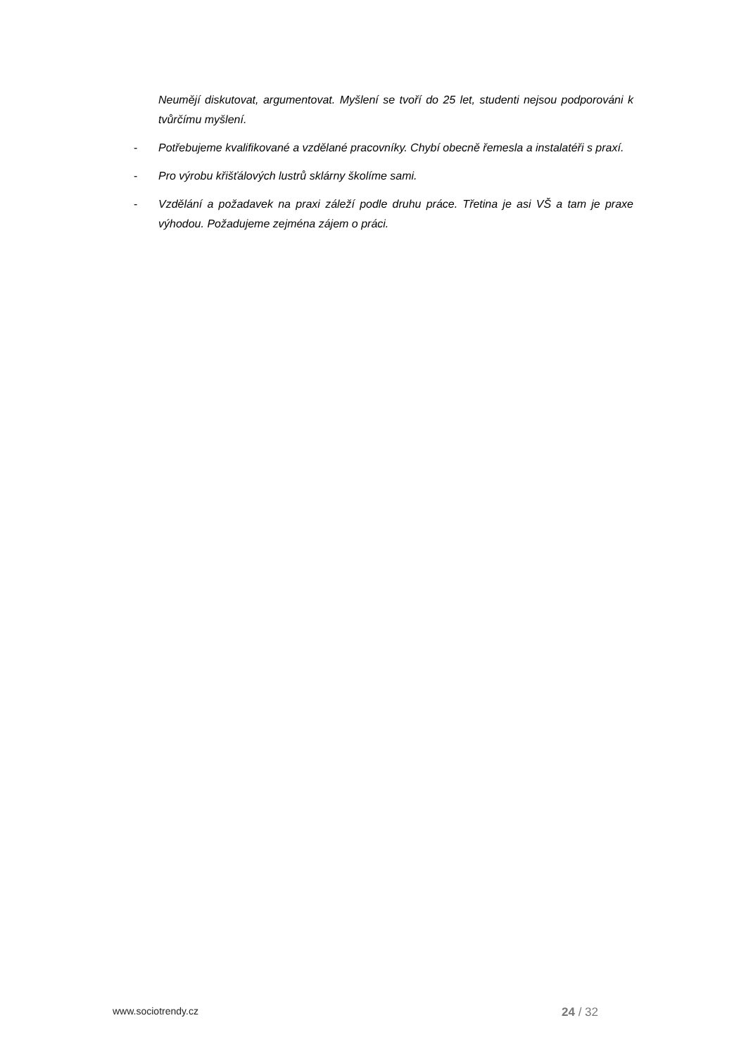Neumějí diskutovat, argumentovat. Myšlení se tvoří do 25 let, studenti nejsou podporováni k tvůrčímu myšlení.
- Potřebujeme kvalifikované a vzdělané pracovníky. Chybí obecně řemesla a instalatéři s praxí.
- Pro výrobu křišťálových lustrů sklárny školíme sami.
- Vzdělání a požadavek na praxi záleží podle druhu práce. Třetina je asi VŠ a tam je praxe výhodou. Požadujeme zejména zájem o práci.
www.sociotrendy.cz 24 / 32